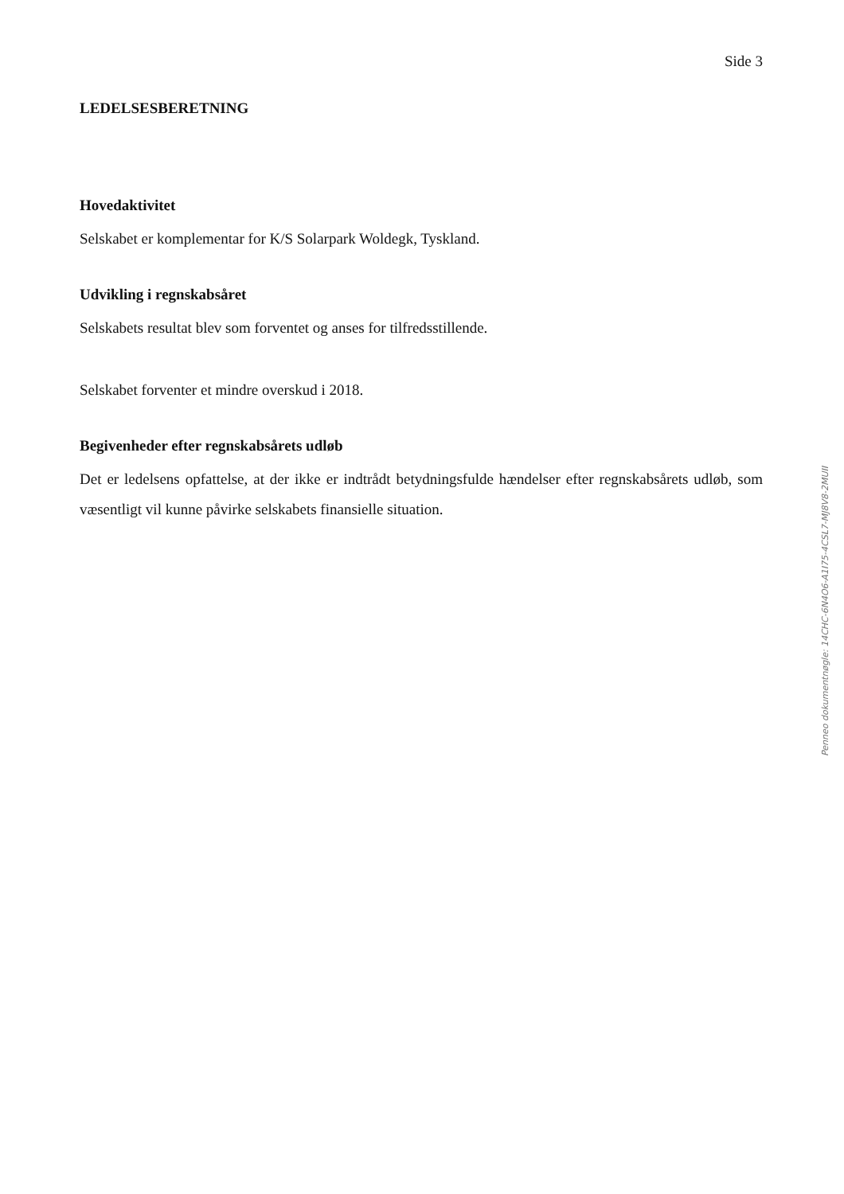Side 3
LEDELSESBERETNING
Hovedaktivitet
Selskabet er komplementar for K/S Solarpark Woldegk, Tyskland.
Udvikling i regnskabsåret
Selskabets resultat blev som forventet og anses for tilfredsstillende.
Selskabet forventer et mindre overskud i 2018.
Begivenheder efter regnskabsårets udløb
Det er ledelsens opfattelse, at der ikke er indtrådt betydningsfulde hændelser efter regnskabsårets udløb, som væsentligt vil kunne påvirke selskabets finansielle situation.
Penneo dokumentnøgle: 14CHC-6N4O6-A1I75-4CSL7-MJ8V8-2MUII